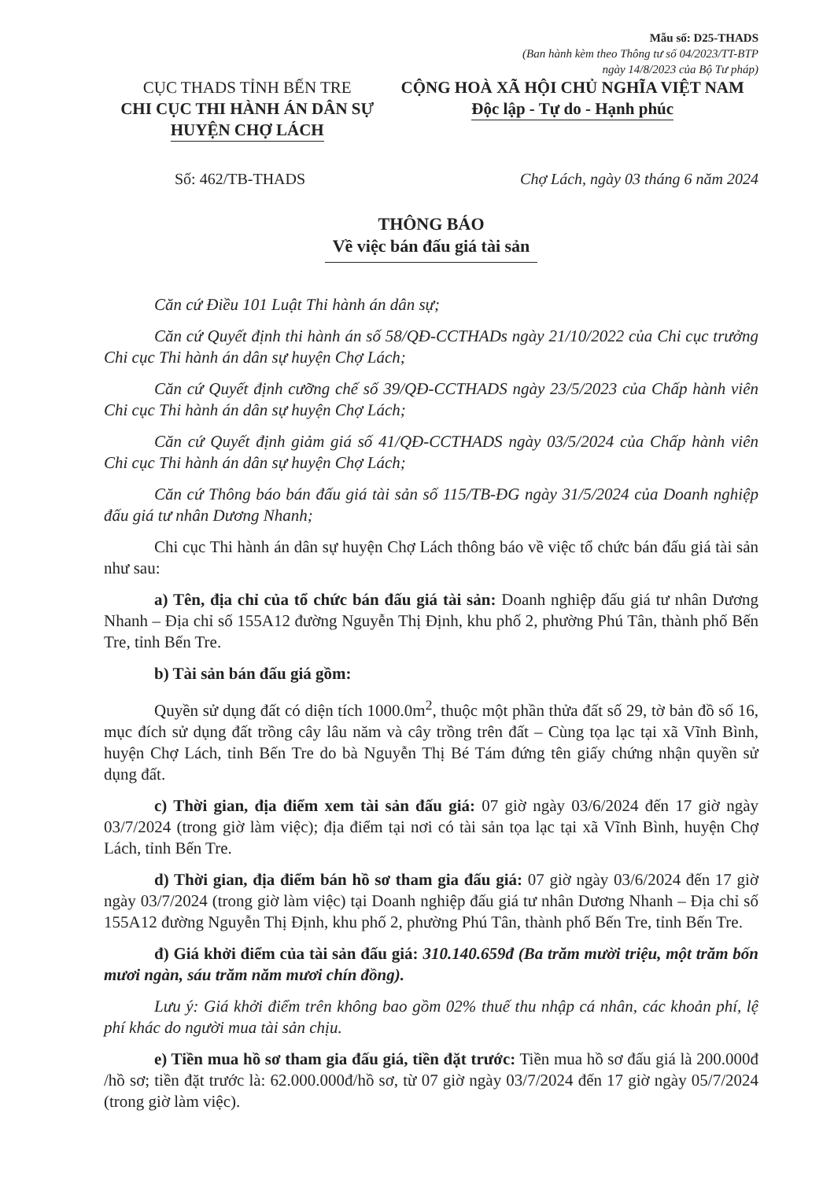Mẫu số: D25-THADS
(Ban hành kèm theo Thông tư số 04/2023/TT-BTP
ngày 14/8/2023 của Bộ Tư pháp)
CỤC THADS TỈNH BẾN TRE
CHI CỤC THI HÀNH ÁN DÂN SỰ
HUYỆN CHỢ LÁCH
CỘNG HOÀ XÃ HỘI CHỦ NGHĨA VIỆT NAM
Độc lập - Tự do - Hạnh phúc
Số: 462/TB-THADS Chợ Lách, ngày 03 tháng 6 năm 2024
THÔNG BÁO
Về việc bán đấu giá tài sản
Căn cứ Điều 101 Luật Thi hành án dân sự;
Căn cứ Quyết định thi hành án số 58/QĐ-CCTHADs ngày 21/10/2022 của Chi cục trưởng Chi cục Thi hành án dân sự huyện Chợ Lách;
Căn cứ Quyết định cưỡng chế số 39/QĐ-CCTHADS ngày 23/5/2023 của Chấp hành viên Chi cục Thi hành án dân sự huyện Chợ Lách;
Căn cứ Quyết định giảm giá số 41/QĐ-CCTHADS ngày 03/5/2024 của Chấp hành viên Chi cục Thi hành án dân sự huyện Chợ Lách;
Căn cứ Thông báo bán đấu giá tài sản số 115/TB-ĐG ngày 31/5/2024 của Doanh nghiệp đấu giá tư nhân Dương Nhanh;
Chi cục Thi hành án dân sự huyện Chợ Lách thông báo về việc tổ chức bán đấu giá tài sản như sau:
a) Tên, địa chỉ của tổ chức bán đấu giá tài sản: Doanh nghiệp đấu giá tư nhân Dương Nhanh – Địa chỉ số 155A12 đường Nguyễn Thị Định, khu phố 2, phường Phú Tân, thành phố Bến Tre, tỉnh Bến Tre.
b) Tài sản bán đấu giá gồm:
Quyền sử dụng đất có diện tích 1000.0m<sup>2</sup>, thuộc một phần thửa đất số 29, tờ bản đồ số 16, mục đích sử dụng đất trồng cây lâu năm và cây trồng trên đất – Cùng tọa lạc tại xã Vĩnh Bình, huyện Chợ Lách, tỉnh Bến Tre do bà Nguyễn Thị Bé Tám đứng tên giấy chứng nhận quyền sử dụng đất.
c) Thời gian, địa điểm xem tài sản đấu giá: 07 giờ ngày 03/6/2024 đến 17 giờ ngày 03/7/2024 (trong giờ làm việc); địa điểm tại nơi có tài sản tọa lạc tại xã Vĩnh Bình, huyện Chợ Lách, tỉnh Bến Tre.
d) Thời gian, địa điểm bán hồ sơ tham gia đấu giá: 07 giờ ngày 03/6/2024 đến 17 giờ ngày 03/7/2024 (trong giờ làm việc) tại Doanh nghiệp đấu giá tư nhân Dương Nhanh – Địa chỉ số 155A12 đường Nguyễn Thị Định, khu phố 2, phường Phú Tân, thành phố Bến Tre, tỉnh Bến Tre.
đ) Giá khởi điểm của tài sản đấu giá: 310.140.659đ (Ba trăm mười triệu, một trăm bốn mươi ngàn, sáu trăm năm mươi chín đồng).
Lưu ý: Giá khởi điểm trên không bao gồm 02% thuế thu nhập cá nhân, các khoản phí, lệ phí khác do người mua tài sản chịu.
e) Tiền mua hồ sơ tham gia đấu giá, tiền đặt trước: Tiền mua hồ sơ đấu giá là 200.000đ /hồ sơ; tiền đặt trước là: 62.000.000đ/hồ sơ, từ 07 giờ ngày 03/7/2024 đến 17 giờ ngày 05/7/2024 (trong giờ làm việc).